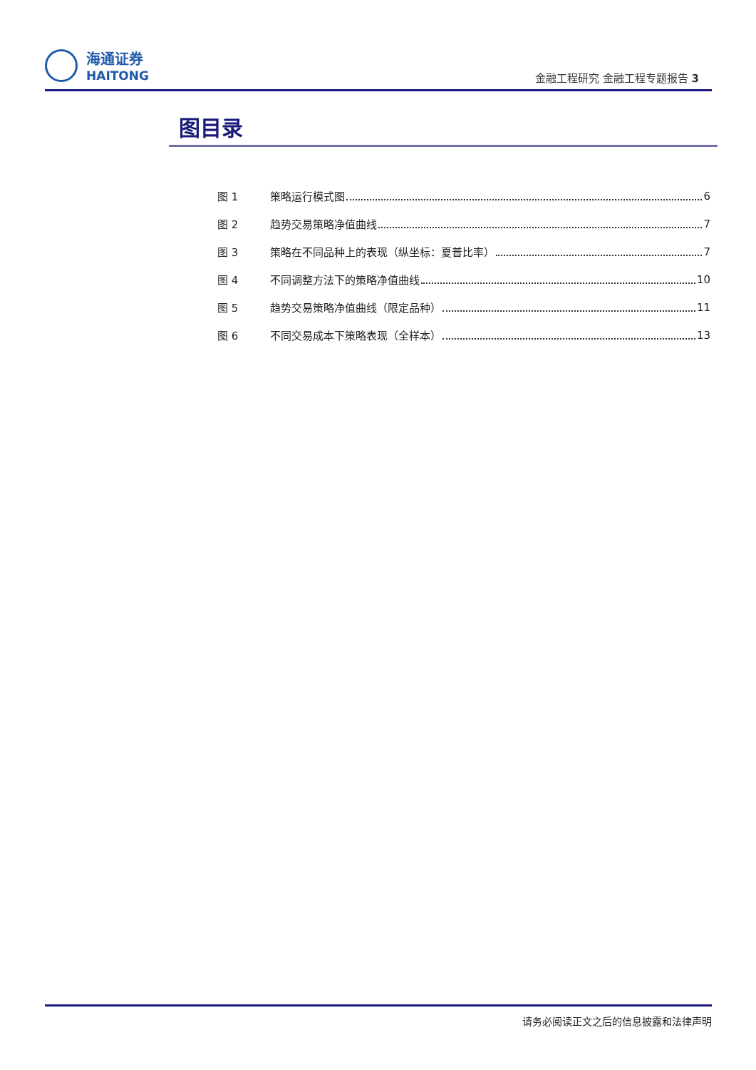海通证券
HAITONG
金融工程研究 金融工程专题报告 3
图目录
图 1 策略运行模式图 6
图 2 趋势交易策略净值曲线 7
图 3 策略在不同品种上的表现（纵坐标：夏普比率） 7
图 4 不同调整方法下的策略净值曲线 10
图 5 趋势交易策略净值曲线（限定品种） 11
图 6 不同交易成本下策略表现（全样本） 13
请务必阅读正文之后的信息披露和法律声明